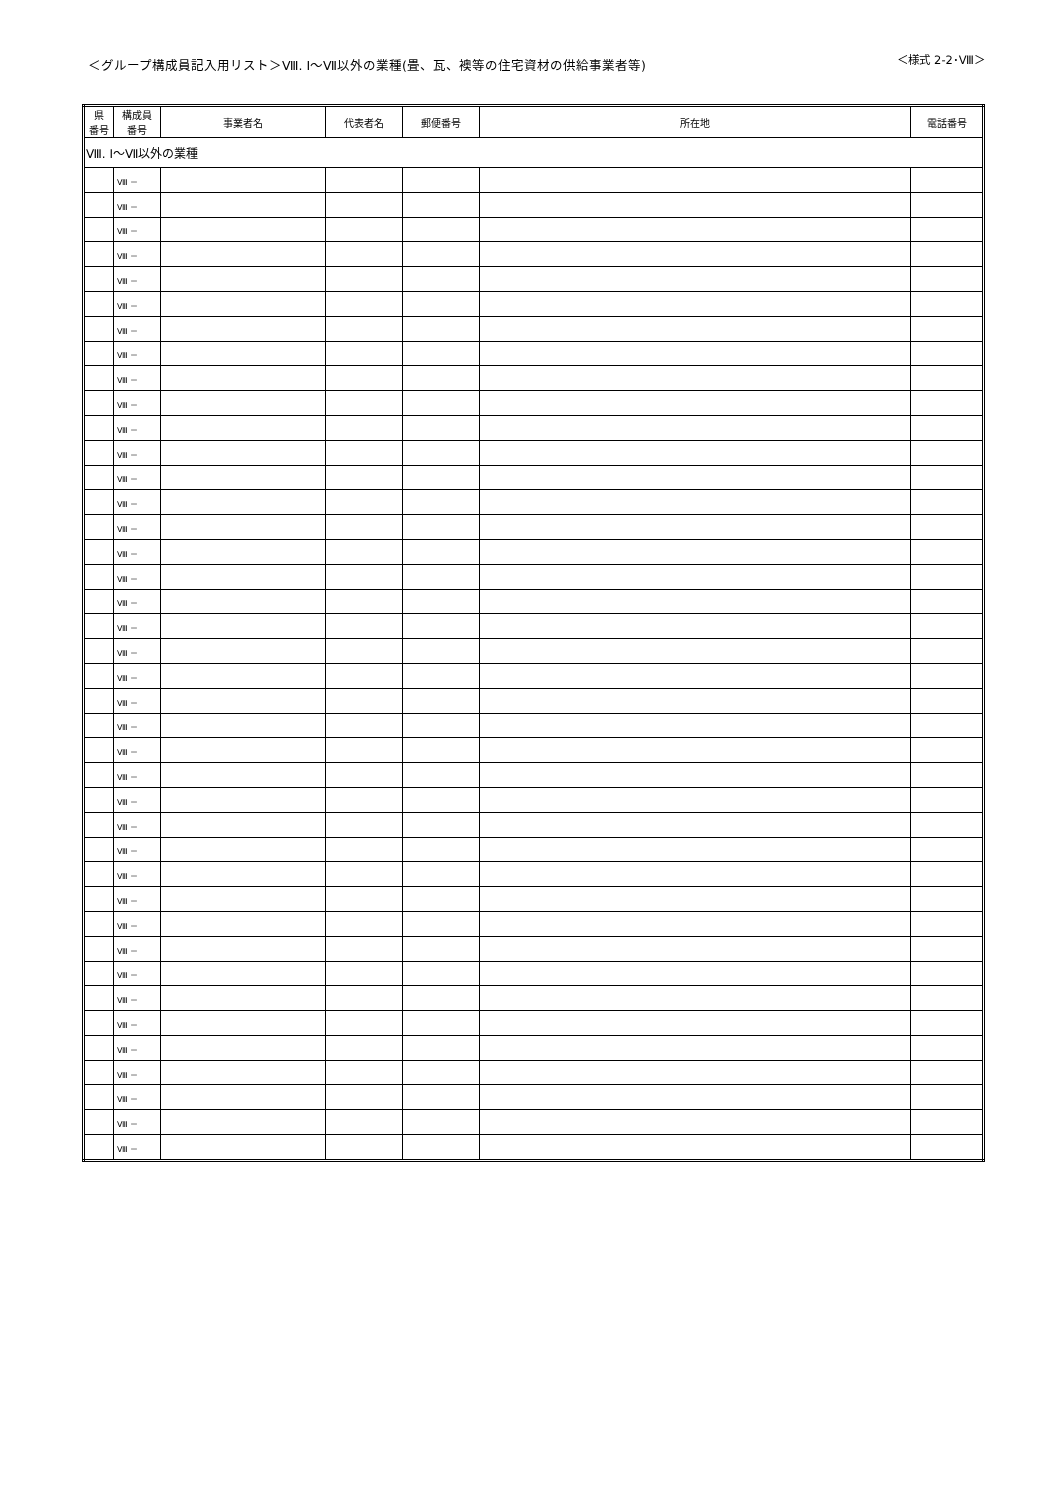＜グループ構成員記入用リスト＞Ⅷ. Ⅰ～Ⅶ以外の業種(畳、瓦、襖等の住宅資材の供給事業者等)
＜様式 2-2･Ⅷ＞
| 県 番号 | 構成員 番号 | 事業者名 | 代表者名 | 郵便番号 | 所在地 | 電話番号 |
| --- | --- | --- | --- | --- | --- | --- |
| Ⅷ. Ⅰ～Ⅶ以外の業種 | | | | | | |
| | Ⅷ － | | | | | |
| | Ⅷ － | | | | | |
| | Ⅷ － | | | | | |
| | Ⅷ － | | | | | |
| | Ⅷ － | | | | | |
| | Ⅷ － | | | | | |
| | Ⅷ － | | | | | |
| | Ⅷ － | | | | | |
| | Ⅷ － | | | | | |
| | Ⅷ － | | | | | |
| | Ⅷ － | | | | | |
| | Ⅷ － | | | | | |
| | Ⅷ － | | | | | |
| | Ⅷ － | | | | | |
| | Ⅷ － | | | | | |
| | Ⅷ － | | | | | |
| | Ⅷ － | | | | | |
| | Ⅷ － | | | | | |
| | Ⅷ － | | | | | |
| | Ⅷ － | | | | | |
| | Ⅷ － | | | | | |
| | Ⅷ － | | | | | |
| | Ⅷ － | | | | | |
| | Ⅷ － | | | | | |
| | Ⅷ － | | | | | |
| | Ⅷ － | | | | | |
| | Ⅷ － | | | | | |
| | Ⅷ － | | | | | |
| | Ⅷ － | | | | | |
| | Ⅷ － | | | | | |
| | Ⅷ － | | | | | |
| | Ⅷ － | | | | | |
| | Ⅷ － | | | | | |
| | Ⅷ － | | | | | |
| | Ⅷ － | | | | | |
| | Ⅷ － | | | | | |
| | Ⅷ － | | | | | |
| | Ⅷ － | | | | | |
| | Ⅷ － | | | | | |
| | Ⅷ － | | | | | |